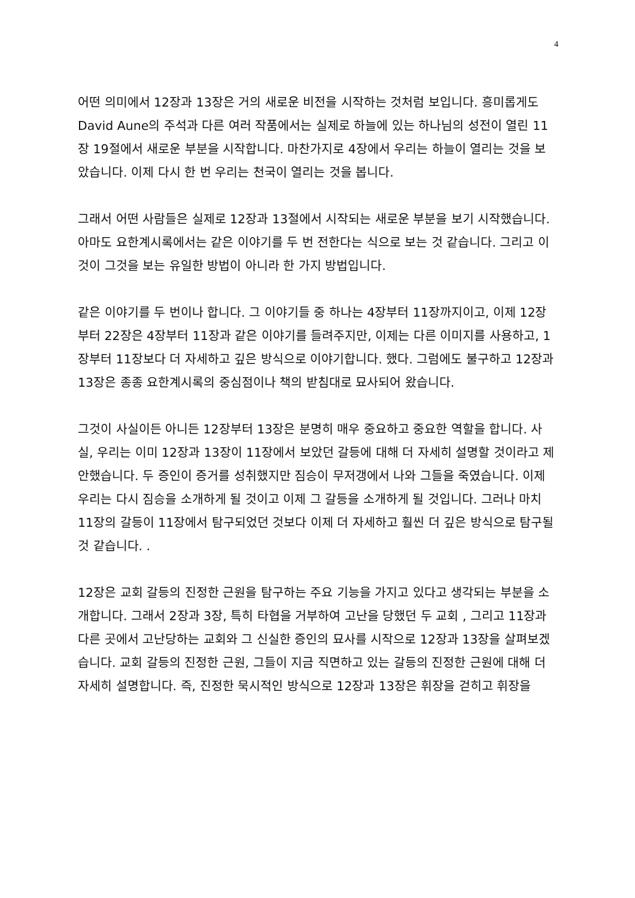4
어떤 의미에서 12장과 13장은 거의 새로운 비전을 시작하는 것처럼 보입니다. 흥미롭게도 David Aune의 주석과 다른 여러 작품에서는 실제로 하늘에 있는 하나님의 성전이 열린 11장 19절에서 새로운 부분을 시작합니다. 마찬가지로 4장에서 우리는 하늘이 열리는 것을 보았습니다. 이제 다시 한 번 우리는 천국이 열리는 것을 봅니다.
그래서 어떤 사람들은 실제로 12장과 13절에서 시작되는 새로운 부분을 보기 시작했습니다. 아마도 요한계시록에서는 같은 이야기를 두 번 전한다는 식으로 보는 것 같습니다. 그리고 이것이 그것을 보는 유일한 방법이 아니라 한 가지 방법입니다.
같은 이야기를 두 번이나 합니다. 그 이야기들 중 하나는 4장부터 11장까지이고, 이제 12장부터 22장은 4장부터 11장과 같은 이야기를 들려주지만, 이제는 다른 이미지를 사용하고, 1장부터 11장보다 더 자세하고 깊은 방식으로 이야기합니다. 했다. 그럼에도 불구하고 12장과 13장은 종종 요한계시록의 중심점이나 책의 받침대로 묘사되어 왔습니다.
그것이 사실이든 아니든 12장부터 13장은 분명히 매우 중요하고 중요한 역할을 합니다. 사실, 우리는 이미 12장과 13장이 11장에서 보았던 갈등에 대해 더 자세히 설명할 것이라고 제안했습니다. 두 증인이 증거를 성취했지만 짐승이 무저갱에서 나와 그들을 죽였습니다. 이제 우리는 다시 짐승을 소개하게 될 것이고 이제 그 갈등을 소개하게 될 것입니다. 그러나 마치 11장의 갈등이 11장에서 탐구되었던 것보다 이제 더 자세하고 훨씬 더 깊은 방식으로 탐구될 것 같습니다. .
12장은 교회 갈등의 진정한 근원을 탐구하는 주요 기능을 가지고 있다고 생각되는 부분을 소개합니다. 그래서 2장과 3장, 특히 타협을 거부하여 고난을 당했던 두 교회 , 그리고 11장과 다른 곳에서 고난당하는 교회와 그 신실한 증인의 묘사를 시작으로 12장과 13장을 살펴보겠습니다. 교회 갈등의 진정한 근원, 그들이 지금 직면하고 있는 갈등의 진정한 근원에 대해 더 자세히 설명합니다. 즉, 진정한 묵시적인 방식으로 12장과 13장은 휘장을 걷히고 휘장을